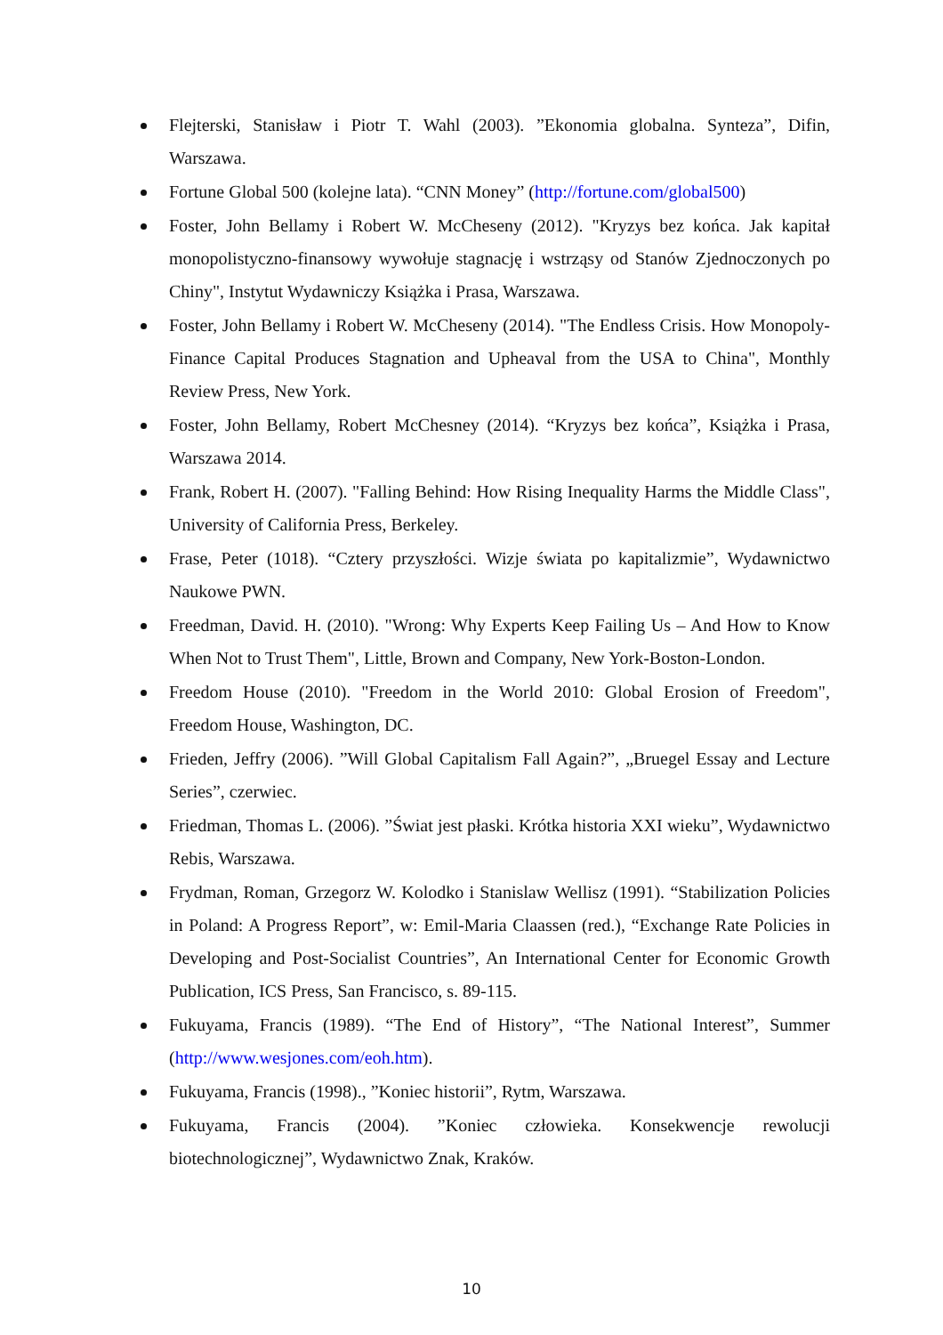Flejterski, Stanisław i Piotr T. Wahl (2003). ”Ekonomia globalna. Synteza”, Difin, Warszawa.
Fortune Global 500 (kolejne lata). “CNN Money” (http://fortune.com/global500)
Foster, John Bellamy i Robert W. McCheseny (2012). "Kryzys bez końca. Jak kapitał monopolistyczno-finansowy wywołuje stagnację i wstrząsy od Stanów Zjednoczonych po Chiny", Instytut Wydawniczy Książka i Prasa, Warszawa.
Foster, John Bellamy i Robert W. McCheseny (2014). "The Endless Crisis. How Monopoly-Finance Capital Produces Stagnation and Upheaval from the USA to China", Monthly Review Press, New York.
Foster, John Bellamy, Robert McChesney (2014). “Kryzys bez końca”, Książka i Prasa, Warszawa 2014.
Frank, Robert H. (2007). "Falling Behind: How Rising Inequality Harms the Middle Class", University of California Press, Berkeley.
Frase, Peter (1018). “Cztery przyszłości. Wizje świata po kapitalizmie”, Wydawnictwo Naukowe PWN.
Freedman, David. H. (2010). "Wrong: Why Experts Keep Failing Us – And How to Know When Not to Trust Them", Little, Brown and Company, New York-Boston-London.
Freedom House (2010). "Freedom in the World 2010: Global Erosion of Freedom", Freedom House, Washington, DC.
Frieden, Jeffry (2006). ”Will Global Capitalism Fall Again?”, „Bruegel Essay and Lecture Series”, czerwiec.
Friedman, Thomas L. (2006). ”Świat jest płaski. Krótka historia XXI wieku”, Wydawnictwo Rebis, Warszawa.
Frydman, Roman, Grzegorz W. Kolodko i Stanislaw Wellisz (1991). “Stabilization Policies in Poland: A Progress Report”, w: Emil-Maria Claassen (red.), “Exchange Rate Policies in Developing and Post-Socialist Countries”, An International Center for Economic Growth Publication, ICS Press, San Francisco, s. 89-115.
Fukuyama, Francis (1989). “The End of History”, “The National Interest”, Summer (http://www.wesjones.com/eoh.htm).
Fukuyama, Francis (1998)., ”Koniec historii”, Rytm, Warszawa.
Fukuyama, Francis (2004). ”Koniec człowieka. Konsekwencje rewolucji biotechnologicznej”, Wydawnictwo Znak, Kraków.
10